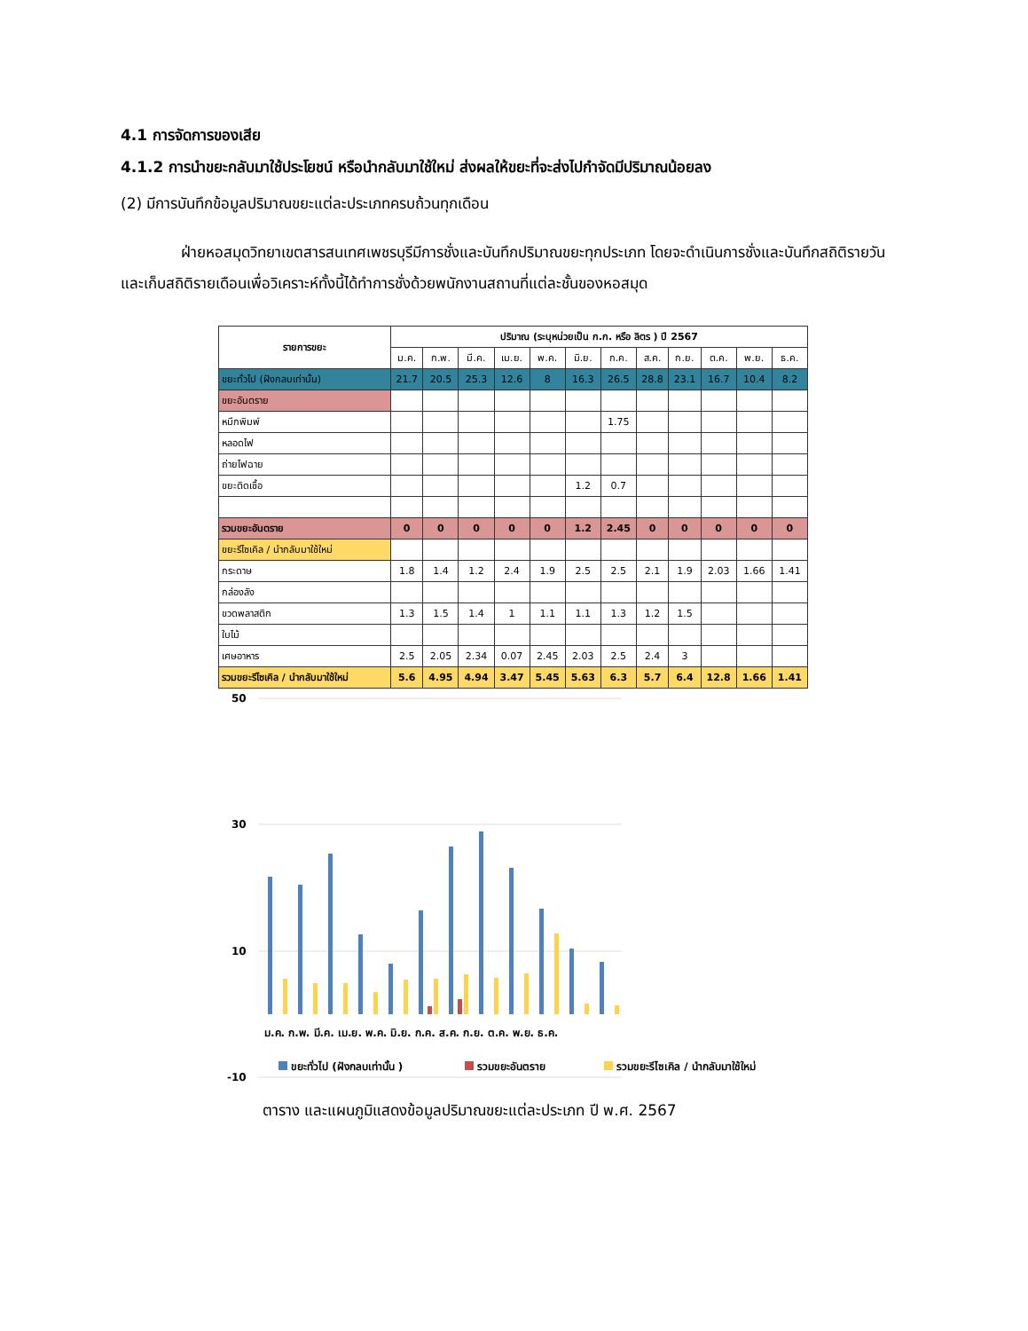4.1 การจัดการของเสีย
4.1.2 การนำขยะกลับมาใช้ประโยชน์ หรือนำกลับมาใช้ใหม่ ส่งผลให้ขยะที่จะส่งไปกำจัดมีปริมาณน้อยลง
(2) มีการบันทึกข้อมูลปริมาณขยะแต่ละประเภทครบถ้วนทุกเดือน
ฝ่ายหอสมุดวิทยาเขตสารสนเทศเพชรบุรีมีการชั่งและบันทึกปริมาณขยะทุกประเภท โดยจะดำเนินการชั่งและบันทึกสถิติรายวันและเก็บสถิติรายเดือนเพื่อวิเคราะห์ทั้งนี้ได้ทำการชั่งด้วยพนักงานสถานที่แต่ละชั้นของหอสมุด
| รายการขยะ | ปริมาณ (ระบุหน่วยเป็น ก.ก. หรือ ลิตร ) ปี 2567 | | | | | | | | | | | |
| --- | --- | --- | --- | --- | --- | --- | --- | --- | --- | --- | --- | --- |
| | ม.ค. | ก.พ. | มี.ค. | เม.ย. | พ.ค. | มิ.ย. | ก.ค. | ส.ค. | ก.ย. | ต.ค. | พ.ย. | ธ.ค. |
| ขยะทั่วไป (ฝังกลบเท่านั้น) | 21.7 | 20.5 | 25.3 | 12.6 | 8 | 16.3 | 26.5 | 28.8 | 23.1 | 16.7 | 10.4 | 8.2 |
| ขยะอันตราย | | | | | | | | | | | | |
| หมึกพิมพ์ | | | | | | | 1.75 | | | | | |
| หลอดไฟ | | | | | | | | | | | | |
| ถ่ายไฟฉาย | | | | | | | | | | | | |
| ขยะติดเชื้อ | | | | | | 1.2 | 0.7 | | | | | |
| รวมขยะอันตราย | 0 | 0 | 0 | 0 | 0 | 1.2 | 2.45 | 0 | 0 | 0 | 0 | 0 |
| ขยะรีไซเคิล / นำกลับมาใช้ใหม่ | | | | | | | | | | | | |
| กระดาษ | 1.8 | 1.4 | 1.2 | 2.4 | 1.9 | 2.5 | 2.5 | 2.1 | 1.9 | 2.03 | 1.66 | 1.41 |
| กล่องลัง | | | | | | | | | | | | |
| ขวดพลาสติก | 1.3 | 1.5 | 1.4 | 1 | 1.1 | 1.1 | 1.3 | 1.2 | 1.5 | | | |
| ใบไม้ | | | | | | | | | | | | |
| เศษอาหาร | 2.5 | 2.05 | 2.34 | 0.07 | 2.45 | 2.03 | 2.5 | 2.4 | 3 | | | |
| รวมขยะรีไซเคิล / นำกลับมาใช้ใหม่ | 5.6 | 4.95 | 4.94 | 3.47 | 5.45 | 5.63 | 6.3 | 5.7 | 6.4 | 12.8 | 1.66 | 1.41 |
50
30
10
-10
ม.ค. ก.พ. มี.ค. เม.ย. พ.ค. มิ.ย. ก.ค. ส.ค. ก.ย. ต.ค. พ.ย. ธ.ค.
ขยะทั่วไป (ฝังกลบเท่านั้น )
รวมขยะอันตราย
รวมขยะรีไซเคิล / นำกลับมาใช้ใหม่
ตาราง และแผนภูมิแสดงข้อมูลปริมาณขยะแต่ละประเภท ปี พ.ศ. 2567